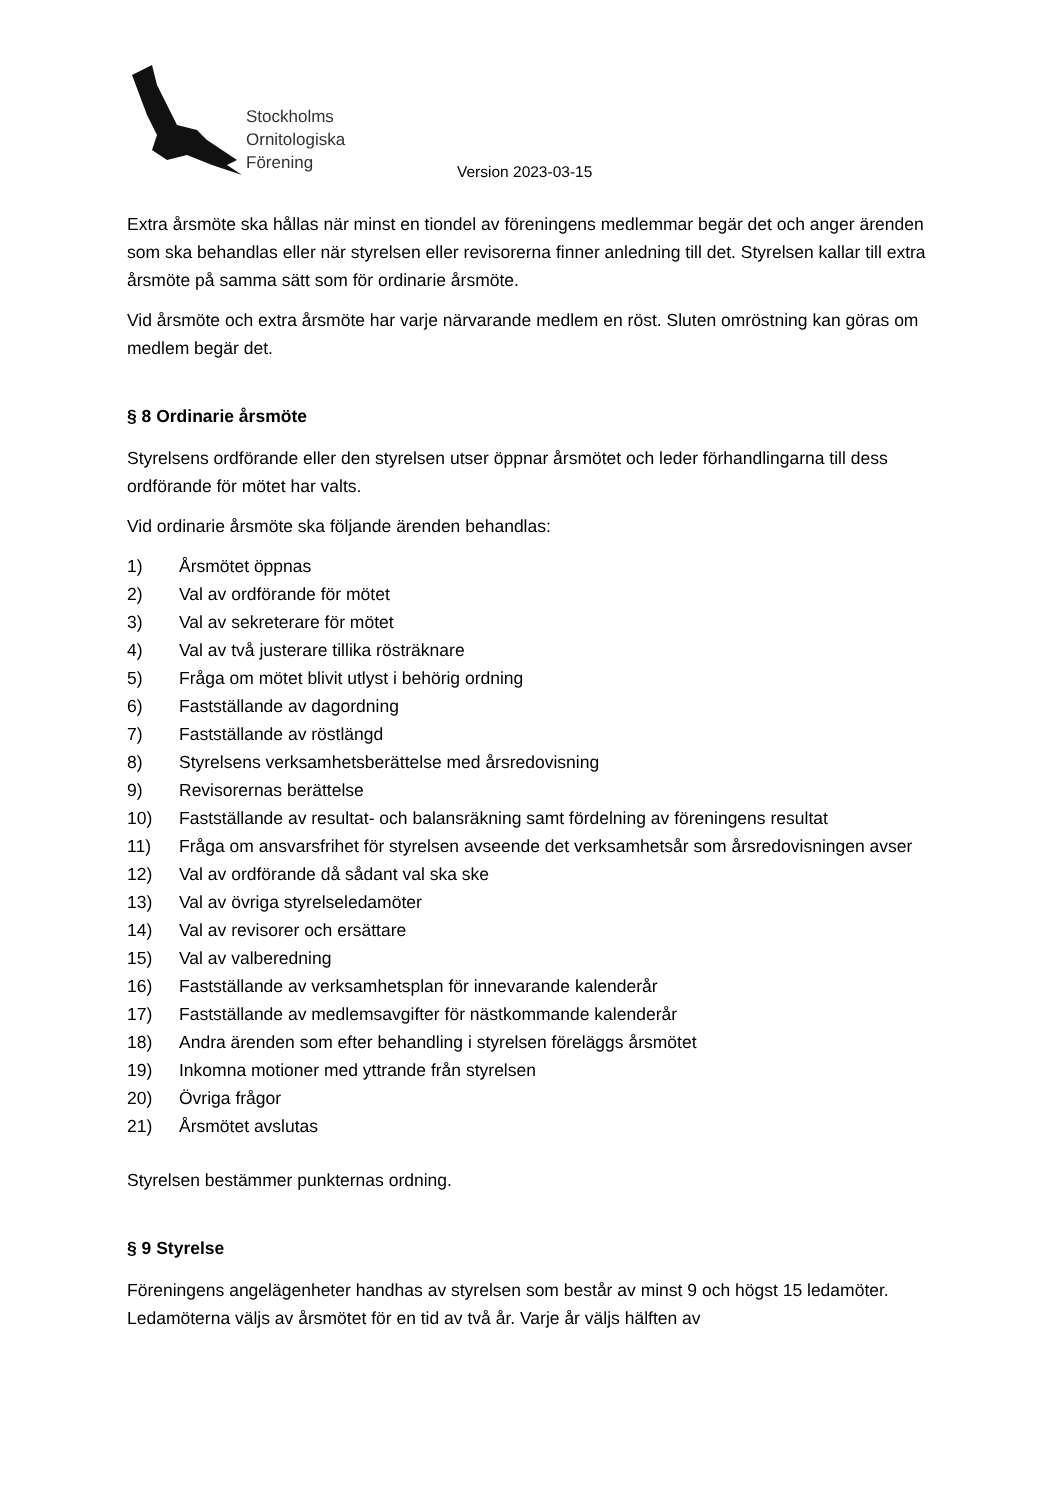Stockholms
Ornitologiska
Förening
Version 2023-03-15
Extra årsmöte ska hållas när minst en tiondel av föreningens medlemmar begär det och anger ärenden som ska behandlas eller när styrelsen eller revisorerna finner anledning till det. Styrelsen kallar till extra årsmöte på samma sätt som för ordinarie årsmöte.
Vid årsmöte och extra årsmöte har varje närvarande medlem en röst. Sluten omröstning kan göras om medlem begär det.
§ 8 Ordinarie årsmöte
Styrelsens ordförande eller den styrelsen utser öppnar årsmötet och leder förhandlingarna till dess ordförande för mötet har valts.
Vid ordinarie årsmöte ska följande ärenden behandlas:
1) Årsmötet öppnas
2) Val av ordförande för mötet
3) Val av sekreterare för mötet
4) Val av två justerare tillika rösträknare
5) Fråga om mötet blivit utlyst i behörig ordning
6) Fastställande av dagordning
7) Fastställande av röstlängd
8) Styrelsens verksamhetsberättelse med årsredovisning
9) Revisorernas berättelse
10) Fastställande av resultat- och balansräkning samt fördelning av föreningens resultat
11) Fråga om ansvarsfrihet för styrelsen avseende det verksamhetsår som årsredovisningen avser
12) Val av ordförande då sådant val ska ske
13) Val av övriga styrelseledamöter
14) Val av revisorer och ersättare
15) Val av valberedning
16) Fastställande av verksamhetsplan för innevarande kalenderår
17) Fastställande av medlemsavgifter för nästkommande kalenderår
18) Andra ärenden som efter behandling i styrelsen föreläggs årsmötet
19) Inkomna motioner med yttrande från styrelsen
20) Övriga frågor
21) Årsmötet avslutas
Styrelsen bestämmer punkternas ordning.
§ 9 Styrelse
Föreningens angelägenheter handhas av styrelsen som består av minst 9 och högst 15 ledamöter. Ledamöterna väljs av årsmötet för en tid av två år. Varje år väljs hälften av